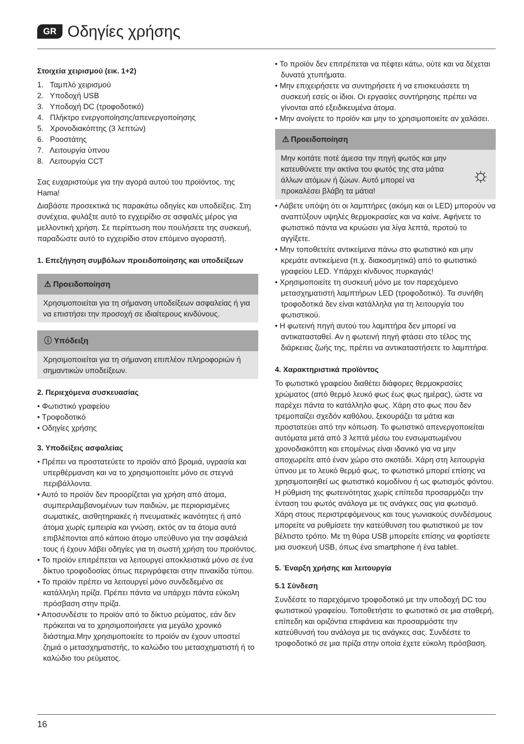GR Οδηγίες χρήσης
Στοιχεία χειρισμού (εικ. 1+2)
1. Ταμπλό χειρισμού
2. Υποδοχή USB
3. Υποδοχή DC (τροφοδοτικό)
4. Πλήκτρο ενεργοποίησης/απενεργοποίησης
5. Χρονοδιακόπτης (3 λεπτών)
6. Ροοστάτης
7. Λειτουργία ύπνου
8. Λειτουργία CCT
Σας ευχαριστούμε για την αγορά αυτού του προϊόντος. της Hama!
Διαβάστε προσεκτικά τις παρακάτω οδηγίες και υποδείξεις. Στη συνέχεια, φυλάξτε αυτό το εγχειρίδιο σε ασφαλές μέρος για μελλοντική χρήση. Σε περίπτωση που πουλήσετε της συσκευή, παραδώστε αυτό το εγχειρίδιο στον επόμενο αγοραστή.
1. Επεξήγηση συμβόλων προειδοποίησης και υποδείξεων
⚠ Προειδοποίηση
Χρησιμοποιείται για τη σήμανση υποδείξεων ασφαλείας ή για να επιστήσει την προσοχή σε ιδιαίτερους κινδύνους.
ⓘ Υπόδειξη
Χρησιμοποιείται για τη σήμανση επιπλέον πληροφοριών ή σημαντικών υποδείξεων.
2. Περιεχόμενα συσκευασίας
• Φωτιστικό γραφείου
• Τροφοδοτικό
• Οδηγίες χρήσης
3. Υποδείξεις ασφαλείας
• Πρέπει να προστατεύετε το προϊόν από βρομιά, υγρασία και υπερθέρμανση και να το χρησιμοποιείτε μόνο σε στεγνά περιβάλλοντα.
• Αυτό το προϊόν δεν προορίζεται για χρήση από άτομα, συμπεριλαμβανομένων των παιδιών, με περιορισμένες σωματικές, αισθητηριακές ή πνευματικές ικανότητες ή από άτομα χωρίς εμπειρία και γνώση, εκτός αν τα άτομα αυτά επιβλέπονται από κάποιο άτομο υπεύθυνο για την ασφάλειά τους ή έχουν λάβει οδηγίες για τη σωστή χρήση του προϊόντος.
• Το προϊόν επιτρέπεται να λειτουργεί αποκλειστικά μόνο σε ένα δίκτυο τροφοδοσίας όπως περιγράφεται στην πινακίδα τύπου.
• Το προϊόν πρέπει να λειτουργεί μόνο συνδεδεμένο σε κατάλληλη πρίζα. Πρέπει πάντα να υπάρχει πάντα εύκολη πρόσβαση στην πρίζα.
• Αποσυνδέστε το προϊόν από το δίκτυο ρεύματος, εάν δεν πρόκειται να το χρησιμοποιήσετε για μεγάλο χρονικό διάστημα.Μην χρησιμοποιείτε το προϊόν αν έχουν υποστεί ζημιά ο μετασχηματιστής, το καλώδιο του μετασχηματιστή ή το καλώδιο του ρεύματος.
• Το προϊόν δεν επιτρέπεται να πέφτει κάτω, ούτε και να δέχεται δυνατά χτυπήματα.
• Μην επιχειρήσετε να συντηρήσετε ή να επισκευάσετε τη συσκευή εσείς οι ίδιοι. Οι εργασίες συντήρησης πρέπει να γίνονται από εξειδικευμένα άτομα.
• Μην ανοίγετε το προϊόν και μην το χρησιμοποιείτε αν χαλάσει.
⚠ Προειδοποίηση
Μην κοιτάτε ποτέ άμεσα την πηγή φωτός και μην κατευθύνετε την ακτίνα του φωτός της στα μάτια άλλων ατόμων ή ζώων. Αυτό μπορεί να προκαλέσει βλάβη τα μάτια! ☼
• Λάβετε υπόψη ότι οι λαμπτήρες (ακόμη και οι LED) μπορούν να αναπτύξουν υψηλές θερμοκρασίες και να καίνε. Αφήνετε το φωτιστικό πάντα να κρυώσει για λίγα λεπτά, προτού το αγγίξετε.
• Μην τοποθετείτε αντικείμενα πάνω στο φωτιστικό και μην κρεμάτε αντικείμενα (π.χ. διακοσμητικά) από το φωτιστικό γραφείου LED. Υπάρχει κίνδυνος πυρκαγιάς!
• Χρησιμοποιείτε τη συσκευή μόνο με τον παρεχόμενο μετασχηματιστή λαμπτήρων LED (τροφοδοτικό). Τα συνήθη τροφοδοτικά δεν είναι κατάλληλα για τη λειτουργία του φωτιστικού.
• Η φωτεινή πηγή αυτού του λαμπτήρα δεν μπορεί να αντικατασταθεί. Αν η φωτεινή πηγή φτάσει στο τέλος της διάρκειας ζωής της, πρέπει να αντικαταστήσετε το λαμπτήρα.
4. Χαρακτηριστικά προϊόντος
Το φωτιστικό γραφείου διαθέτει διάφορες θερμοκρασίες χρώματος (από θερμό λευκό φως έως φως ημέρας), ώστε να παρέχει πάντα το κατάλληλο φως. Χάρη στο φως που δεν τρεμοπαίζει σχεδόν καθόλου, ξεκουράζει τα μάτια και προστατεύει από την κόπωση. Το φωτιστικό απενεργοποιείται αυτόματα μετά από 3 λεπτά μέσω του ενσωματωμένου χρονοδιακόπτη και επομένως είναι ιδανικό για να μην αποχωρείτε από έναν χώρο στο σκοτάδι. Χάρη στη λειτουργία ύπνου με το λευκό θερμό φως, το φωτιστικό μπορεί επίσης να χρησιμοποιηθεί ως φωτιστικό κομοδίνου ή ως φωτισμός φόντου. Η ρύθμιση της φωτεινότητας χωρίς επίπεδα προσαρμόζει την ένταση του φωτός ανάλογα με τις ανάγκες σας για φωτισμό. Χάρη στους περιστρεφόμενους και τους γωνιακούς συνδέσμους μπορείτε να ρυθμίσετε την κατεύθυνση του φωτιστικού με τον βέλτιστο τρόπο. Με τη θύρα USB μπορείτε επίσης να φορτίσετε μια συσκευή USB, όπως ένα smartphone ή ένα tablet.
5. Έναρξη χρήσης και λειτουργία
5.1 Σύνδεση
Συνδέστε το παρεχόμενο τροφοδοτικό με την υποδοχή DC του φωτιστικού γραφείου. Τοποθετήστε το φωτιστικό σε μια σταθερή, επίπεδη και οριζόντια επιφάνεια και προσαρμόστε την κατεύθυνσή του ανάλογα με τις ανάγκες σας. Συνδέστε το τροφοδοτικό σε μια πρίζα στην οποία έχετε εύκολη πρόσβαση.
16